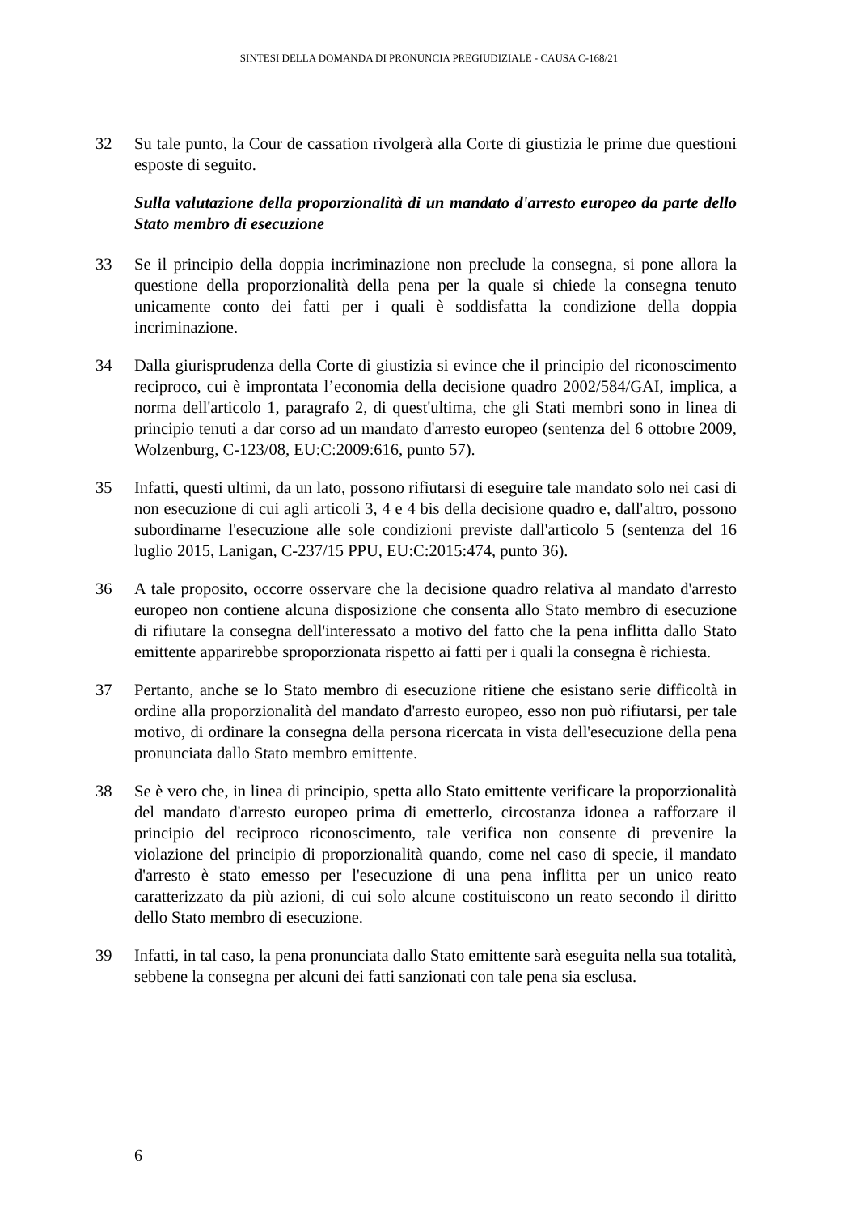SINTESI DELLA DOMANDA DI PRONUNCIA PREGIUDIZIALE - CAUSA C-168/21
32 Su tale punto, la Cour de cassation rivolgerà alla Corte di giustizia le prime due questioni esposte di seguito.
Sulla valutazione della proporzionalità di un mandato d'arresto europeo da parte dello Stato membro di esecuzione
33 Se il principio della doppia incriminazione non preclude la consegna, si pone allora la questione della proporzionalità della pena per la quale si chiede la consegna tenuto unicamente conto dei fatti per i quali è soddisfatta la condizione della doppia incriminazione.
34 Dalla giurisprudenza della Corte di giustizia si evince che il principio del riconoscimento reciproco, cui è improntata l’economia della decisione quadro 2002/584/GAI, implica, a norma dell'articolo 1, paragrafo 2, di quest'ultima, che gli Stati membri sono in linea di principio tenuti a dar corso ad un mandato d'arresto europeo (sentenza del 6 ottobre 2009, Wolzenburg, C-123/08, EU:C:2009:616, punto 57).
35 Infatti, questi ultimi, da un lato, possono rifiutarsi di eseguire tale mandato solo nei casi di non esecuzione di cui agli articoli 3, 4 e 4 bis della decisione quadro e, dall'altro, possono subordinarne l'esecuzione alle sole condizioni previste dall'articolo 5 (sentenza del 16 luglio 2015, Lanigan, C-237/15 PPU, EU:C:2015:474, punto 36).
36 A tale proposito, occorre osservare che la decisione quadro relativa al mandato d'arresto europeo non contiene alcuna disposizione che consenta allo Stato membro di esecuzione di rifiutare la consegna dell'interessato a motivo del fatto che la pena inflitta dallo Stato emittente apparirebbe sproporzionata rispetto ai fatti per i quali la consegna è richiesta.
37 Pertanto, anche se lo Stato membro di esecuzione ritiene che esistano serie difficoltà in ordine alla proporzionalità del mandato d'arresto europeo, esso non può rifiutarsi, per tale motivo, di ordinare la consegna della persona ricercata in vista dell'esecuzione della pena pronunciata dallo Stato membro emittente.
38 Se è vero che, in linea di principio, spetta allo Stato emittente verificare la proporzionalità del mandato d'arresto europeo prima di emetterlo, circostanza idonea a rafforzare il principio del reciproco riconoscimento, tale verifica non consente di prevenire la violazione del principio di proporzionalità quando, come nel caso di specie, il mandato d'arresto è stato emesso per l'esecuzione di una pena inflitta per un unico reato caratterizzato da più azioni, di cui solo alcune costituiscono un reato secondo il diritto dello Stato membro di esecuzione.
39 Infatti, in tal caso, la pena pronunciata dallo Stato emittente sarà eseguita nella sua totalità, sebbene la consegna per alcuni dei fatti sanzionati con tale pena sia esclusa.
6